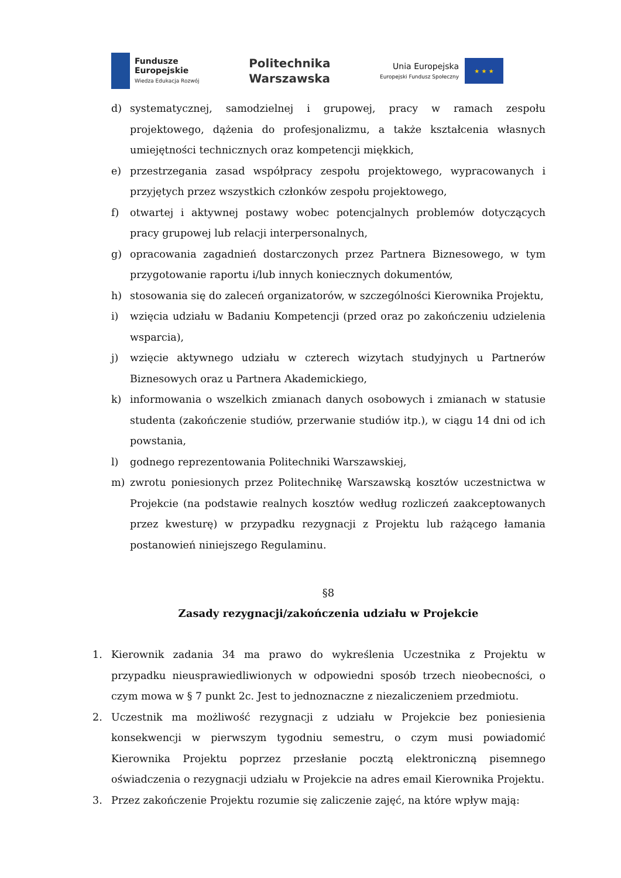Fundusze
Europejskie
Wiedza Edukacja Rozwój
Politechnika
Warszawska
Unia Europejska
Europejski Fundusz Społeczny
★ ★ ★
d) systematycznej, samodzielnej i grupowej, pracy w ramach zespołu projektowego, dążenia do profesjonalizmu, a także kształcenia własnych umiejętności technicznych oraz kompetencji miękkich,
e) przestrzegania zasad współpracy zespołu projektowego, wypracowanych i przyjętych przez wszystkich członków zespołu projektowego,
f) otwartej i aktywnej postawy wobec potencjalnych problemów dotyczących pracy grupowej lub relacji interpersonalnych,
g) opracowania zagadnień dostarczonych przez Partnera Biznesowego, w tym przygotowanie raportu i/lub innych koniecznych dokumentów,
h) stosowania się do zaleceń organizatorów, w szczególności Kierownika Projektu,
i) wzięcia udziału w Badaniu Kompetencji (przed oraz po zakończeniu udzielenia wsparcia),
j) wzięcie aktywnego udziału w czterech wizytach studyjnych u Partnerów Biznesowych oraz u Partnera Akademickiego,
k) informowania o wszelkich zmianach danych osobowych i zmianach w statusie studenta (zakończenie studiów, przerwanie studiów itp.), w ciągu 14 dni od ich powstania,
l) godnego reprezentowania Politechniki Warszawskiej,
m) zwrotu poniesionych przez Politechnikę Warszawską kosztów uczestnictwa w Projekcie (na podstawie realnych kosztów według rozliczeń zaakceptowanych przez kwesturę) w przypadku rezygnacji z Projektu lub rażącego łamania postanowień niniejszego Regulaminu.
§8
Zasady rezygnacji/zakończenia udziału w Projekcie
1. Kierownik zadania 34 ma prawo do wykreślenia Uczestnika z Projektu w przypadku nieusprawiedliwionych w odpowiedni sposób trzech nieobecności, o czym mowa w § 7 punkt 2c. Jest to jednoznaczne z niezaliczeniem przedmiotu.
2. Uczestnik ma możliwość rezygnacji z udziału w Projekcie bez poniesienia konsekwencji w pierwszym tygodniu semestru, o czym musi powiadomić Kierownika Projektu poprzez przesłanie pocztą elektroniczną pisemnego oświadczenia o rezygnacji udziału w Projekcie na adres email Kierownika Projektu.
3. Przez zakończenie Projektu rozumie się zaliczenie zajęć, na które wpływ mają: